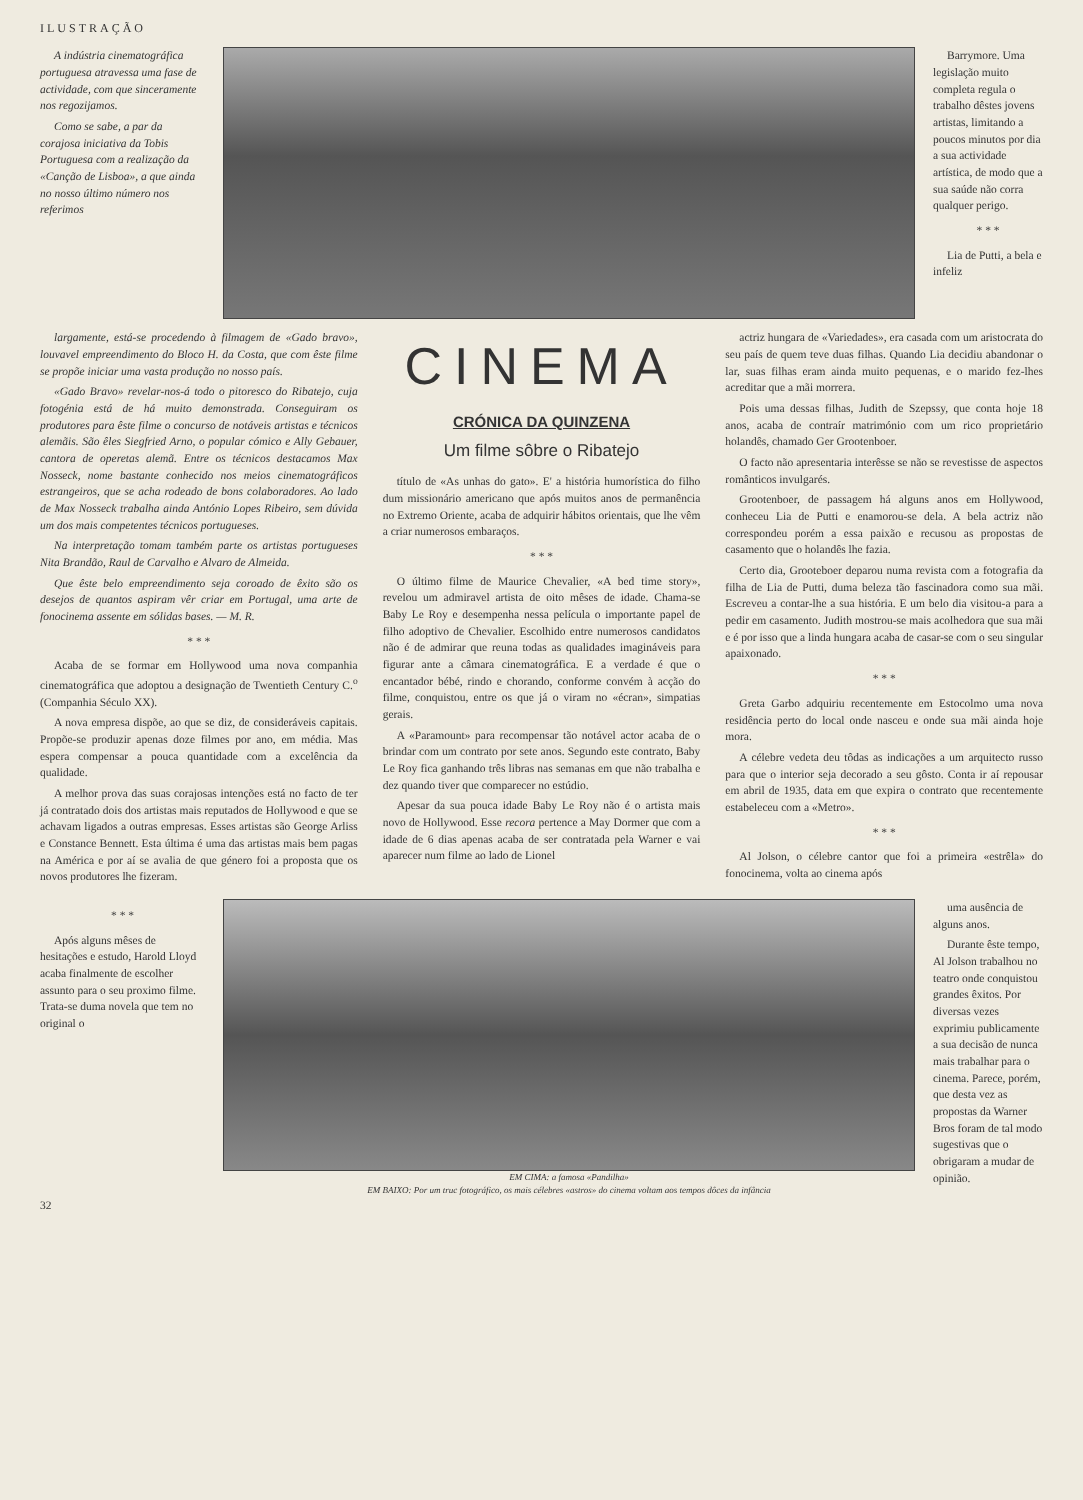ILUSTRAÇÃO
A indústria cinematográfica portuguesa atravessa uma fase de actividade, com que sinceramente nos regozijamos.
Como se sabe, a par da corajosa iniciativa da Tobis Portuguesa com a realização da «Canção de Lisboa», a que ainda no nosso último número nos referimos
Barrymore. Uma legislação muito completa regula o trabalho dêstes jovens artistas, limitando a poucos minutos por dia a sua actividade artística, de modo que a sua saúde não corra qualquer perigo.
* * *
Lia de Putti, a bela e infeliz
largamente, está-se procedendo à filmagem de «Gado bravo», louvavel empreendimento do Bloco H. da Costa, que com êste filme se propõe iniciar uma vasta produção no nosso país.
«Gado Bravo» revelar-nos-á todo o pitoresco do Ribatejo, cuja fotogénia está de há muito demonstrada. Conseguiram os produtores para êste filme o concurso de notáveis artistas e técnicos alemãis. São êles Siegfried Arno, o popular cómico e Ally Gebauer, cantora de operetas alemã. Entre os técnicos destacamos Max Nosseck, nome bastante conhecido nos meios cinematográficos estrangeiros, que se acha rodeado de bons colaboradores. Ao lado de Max Nosseck trabalha ainda António Lopes Ribeiro, sem dúvida um dos mais competentes técnicos portugueses.
Na interpretação tomam também parte os artistas portugueses Nita Brandão, Raul de Carvalho e Alvaro de Almeida.
Que êste belo empreendimento seja coroado de êxito são os desejos de quantos aspiram vêr criar em Portugal, uma arte de fonocinema assente em sólidas bases. — M. R.
* * *
Acaba de se formar em Hollywood uma nova companhia cinematográfica que adoptou a designação de Twentieth Century C.<sup>o</sup> (Companhia Século XX).
A nova empresa dispõe, ao que se diz, de consideráveis capitais. Propõe-se produzir apenas doze filmes por ano, em média. Mas espera compensar a pouca quantidade com a excelência da qualidade.
A melhor prova das suas corajosas intenções está no facto de ter já contratado dois dos artistas mais reputados de Hollywood e que se achavam ligados a outras empresas. Esses artistas são George Arliss e Constance Bennett. Esta última é uma das artistas mais bem pagas na América e por aí se avalia de que género foi a proposta que os novos produtores lhe fizeram.
CINEMA
CRÓNICA DA QUINZENA
Um filme sôbre o Ribatejo
título de «As unhas do gato». E' a história humorística do filho dum missionário americano que após muitos anos de permanência no Extremo Oriente, acaba de adquirir hábitos orientais, que lhe vêm a criar numerosos embaraços.
* * *
O último filme de Maurice Chevalier, «A bed time story», revelou um admiravel artista de oito mêses de idade. Chama-se Baby Le Roy e desempenha nessa película o importante papel de filho adoptivo de Chevalier. Escolhido entre numerosos candidatos não é de admirar que reuna todas as qualidades imagináveis para figurar ante a câmara cinematográfica. E a verdade é que o encantador bébé, rindo e chorando, conforme convém à acção do filme, conquistou, entre os que já o viram no «écran», simpatias gerais.
A «Paramount» para recompensar tão notável actor acaba de o brindar com um contrato por sete anos. Segundo este contrato, Baby Le Roy fica ganhando três libras nas semanas em que não trabalha e dez quando tiver que comparecer no estúdio.
Apesar da sua pouca idade Baby Le Roy não é o artista mais novo de Hollywood. Esse recora pertence a May Dormer que com a idade de 6 dias apenas acaba de ser contratada pela Warner e vai aparecer num filme ao lado de Lionel
actriz hungara de «Variedades», era casada com um aristocrata do seu país de quem teve duas filhas. Quando Lia decidiu abandonar o lar, suas filhas eram ainda muito pequenas, e o marido fez-lhes acreditar que a mãi morrera.
Pois uma dessas filhas, Judith de Szepssy, que conta hoje 18 anos, acaba de contraír matrimónio com um rico proprietário holandês, chamado Ger Grootenboer.
O facto não apresentaria interêsse se não se revestisse de aspectos românticos invulgarés.
Grootenboer, de passagem há alguns anos em Hollywood, conheceu Lia de Putti e enamorou-se dela. A bela actriz não correspondeu porém a essa paixão e recusou as propostas de casamento que o holandês lhe fazia.
Certo dia, Grooteboer deparou numa revista com a fotografia da filha de Lia de Putti, duma beleza tão fascinadora como sua mãi. Escreveu a contar-lhe a sua história. E um belo dia visitou-a para a pedir em casamento. Judith mostrou-se mais acolhedora que sua mãi e é por isso que a linda hungara acaba de casar-se com o seu singular apaixonado.
* * *
Greta Garbo adquiriu recentemente em Estocolmo uma nova residência perto do local onde nasceu e onde sua mãi ainda hoje mora.
A célebre vedeta deu tôdas as indicações a um arquitecto russo para que o interior seja decorado a seu gôsto. Conta ir aí repousar em abril de 1935, data em que expira o contrato que recentemente estabeleceu com a «Metro».
* * *
Al Jolson, o célebre cantor que foi a primeira «estrêla» do fonocinema, volta ao cinema após
* * *
Após alguns mêses de hesitações e estudo, Harold Lloyd acaba finalmente de escolher assunto para o seu proximo filme. Trata-se duma novela que tem no original o
EM CIMA: a famosa «Pandilha»
EM BAIXO: Por um truc fotográfico, os mais célebres «astros» do cinema voltam aos tempos dôces da infância
uma ausência de alguns anos.
Durante êste tempo, Al Jolson trabalhou no teatro onde conquistou grandes êxitos. Por diversas vezes exprimiu publicamente a sua decisão de nunca mais trabalhar para o cinema. Parece, porém, que desta vez as propostas da Warner Bros foram de tal modo sugestivas que o obrigaram a mudar de opinião.
32